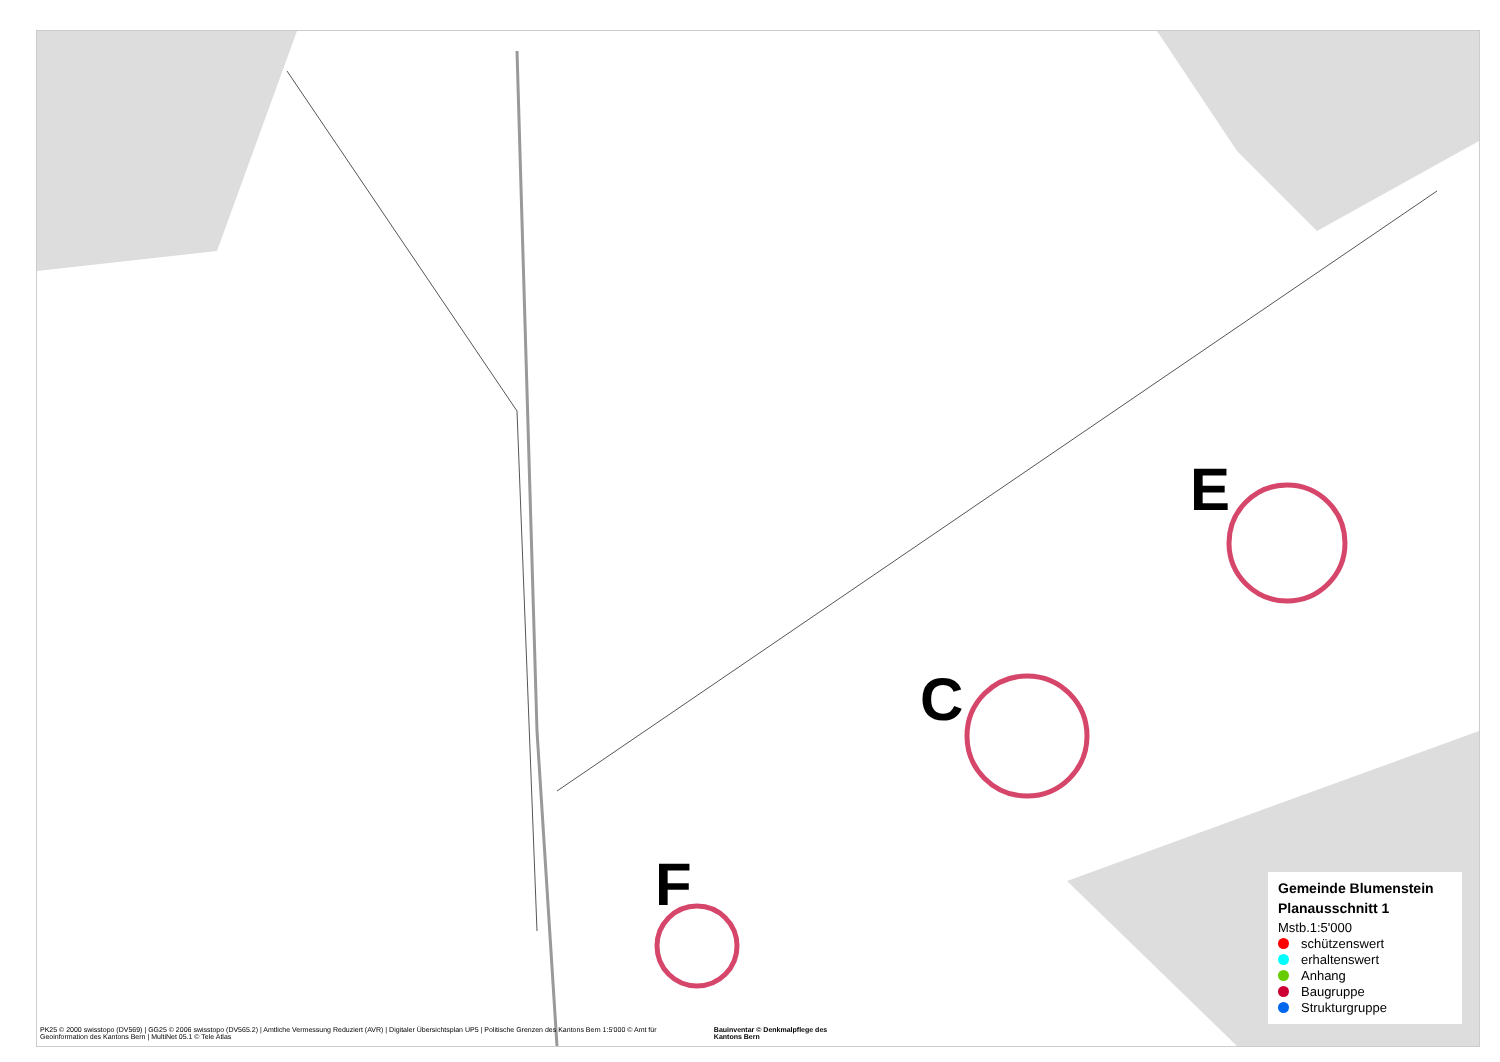E
C
F
Gemeinde Blumenstein
Planausschnitt 1
Mstb.1:5'000
schützenswert
erhaltenswert
Anhang
Baugruppe
Strukturgruppe
PK25 © 2000 swisstopo (DV569) | GG25 © 2006 swisstopo (DV565.2) | Amtliche Vermessung Reduziert (AVR) | Digitaler Übersichtsplan UP5 | Politische Grenzen des Kantons Bern 1:5'000 © Amt für Geoinformation des Kantons Bern | MultiNet 05.1 © Tele Atlas Bauinventar © Denkmalpflege des Kantons Bern